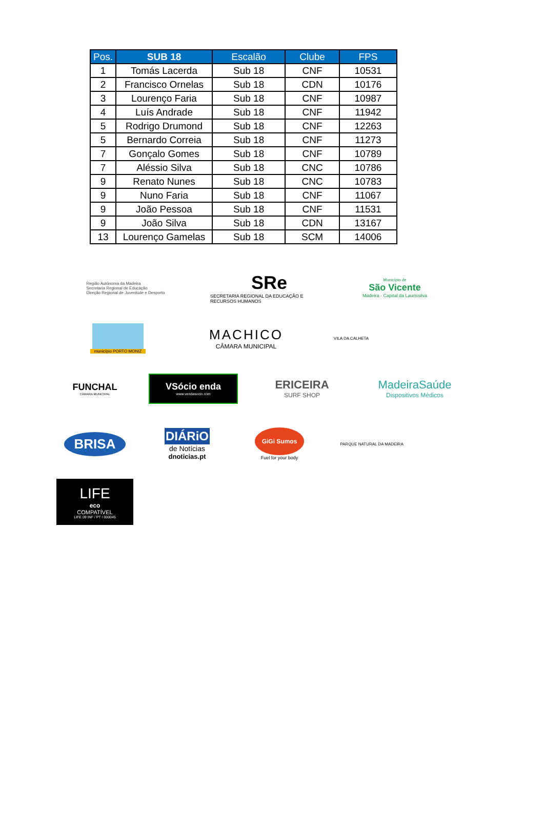| Pos. | SUB 18 | Escalão | Clube | FPS |
| --- | --- | --- | --- | --- |
| 1 | Tomás Lacerda | Sub 18 | CNF | 10531 |
| 2 | Francisco Ornelas | Sub 18 | CDN | 10176 |
| 3 | Lourenço Faria | Sub 18 | CNF | 10987 |
| 4 | Luís Andrade | Sub 18 | CNF | 11942 |
| 5 | Rodrigo Drumond | Sub 18 | CNF | 12263 |
| 5 | Bernardo Correia | Sub 18 | CNF | 11273 |
| 7 | Gonçalo Gomes | Sub 18 | CNF | 10789 |
| 7 | Aléssio Silva | Sub 18 | CNC | 10786 |
| 9 | Renato Nunes | Sub 18 | CNC | 10783 |
| 9 | Nuno Faria | Sub 18 | CNF | 11067 |
| 9 | João Pessoa | Sub 18 | CNF | 11531 |
| 9 | João Silva | Sub 18 | CDN | 13167 |
| 13 | Lourenço Gamelas | Sub 18 | SCM | 14006 |
Região Autónoma da Madeira
Secretaria Regional de Educação
Direção Regional de Juventude e Desporto
SRe
SECRETARIA REGIONAL DA EDUCAÇÃO E RECURSOS HUMANOS
Município de
São Vicente
Madeira · Capital da Laurissilva
município PORTO MONIZ
MACHICO
CÂMARA MUNICIPAL
VILA DA CALHETA
FUNCHAL
CÂMARA MUNICIPAL
VSócio enda
www.vendasocio.com
ERICEIRA
SURF SHOP
MadeiraSaúde
Dispositivos Médicos
BRISA
DIÁRiO
de Notícias
dnoticias.pt
GiGi Sumos
Fuel for your body
PARQUE NATURAL DA MADEIRA
LIFE
eco
COMPATÍVEL
LIFE 09 INF / PT / 000045